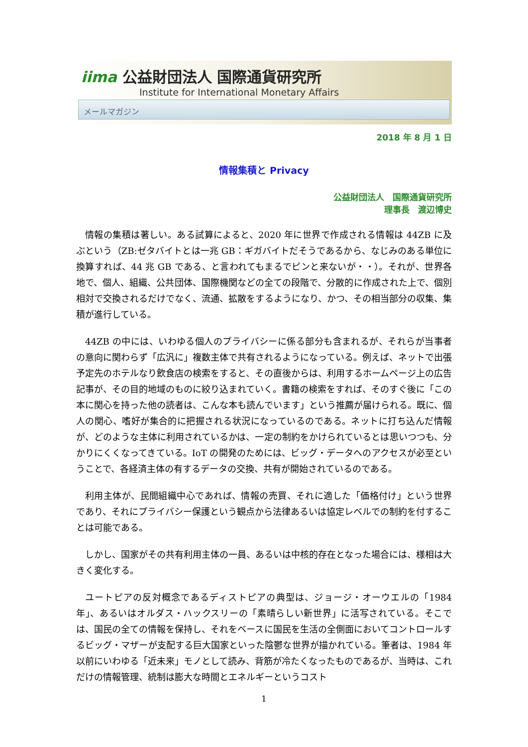iima 公益財団法人 国際通貨研究所
Institute for International Monetary Affairs
メールマガジン
2018 年 8 月 1 日
情報集積と Privacy
公益財団法人　国際通貨研究所
理事長　渡辺博史
情報の集積は著しい。ある試算によると、2020 年に世界で作成される情報は 44ZB に及ぶという（ZB:ゼタバイトとは一兆 GB：ギガバイトだそうであるから、なじみのある単位に換算すれば、44 兆 GB である、と言われてもまるでピンと来ないが・・）。それが、世界各地で、個人、組織、公共団体、国際機関などの全ての段階で、分散的に作成された上で、個別相対で交換されるだけでなく、流通、拡散をするようになり、かつ、その相当部分の収集、集積が進行している。
44ZB の中には、いわゆる個人のプライバシーに係る部分も含まれるが、それらが当事者の意向に関わらず「広汎に」複数主体で共有されるようになっている。例えば、ネットで出張予定先のホテルなり飲食店の検索をすると、その直後からは、利用するホームページ上の広告記事が、その目的地域のものに絞り込まれていく。書籍の検索をすれば、そのすぐ後に「この本に関心を持った他の読者は、こんな本も読んでいます」という推薦が届けられる。既に、個人の関心、嗜好が集合的に把握される状況になっているのである。ネットに打ち込んだ情報が、どのような主体に利用されているかは、一定の制約をかけられているとは思いつつも、分かりにくくなってきている。IoT の開発のためには、ビッグ・データへのアクセスが必至ということで、各経済主体の有するデータの交換、共有が開始されているのである。
利用主体が、民間組織中心であれば、情報の売買、それに適した「価格付け」という世界であり、それにプライバシー保護という観点から法律あるいは協定レベルでの制約を付することは可能である。
しかし、国家がその共有利用主体の一員、あるいは中核的存在となった場合には、様相は大きく変化する。
ユートピアの反対概念であるディストピアの典型は、ジョージ・オーウエルの「1984年」、あるいはオルダス・ハックスリーの「素晴らしい新世界」に活写されている。そこでは、国民の全ての情報を保持し、それをベースに国民を生活の全側面においてコントロールするビッグ・マザーが支配する巨大国家といった陰鬱な世界が描かれている。筆者は、1984 年以前にいわゆる「近未来」モノとして読み、背筋が冷たくなったものであるが、当時は、これだけの情報管理、統制は膨大な時間とエネルギーというコスト
1